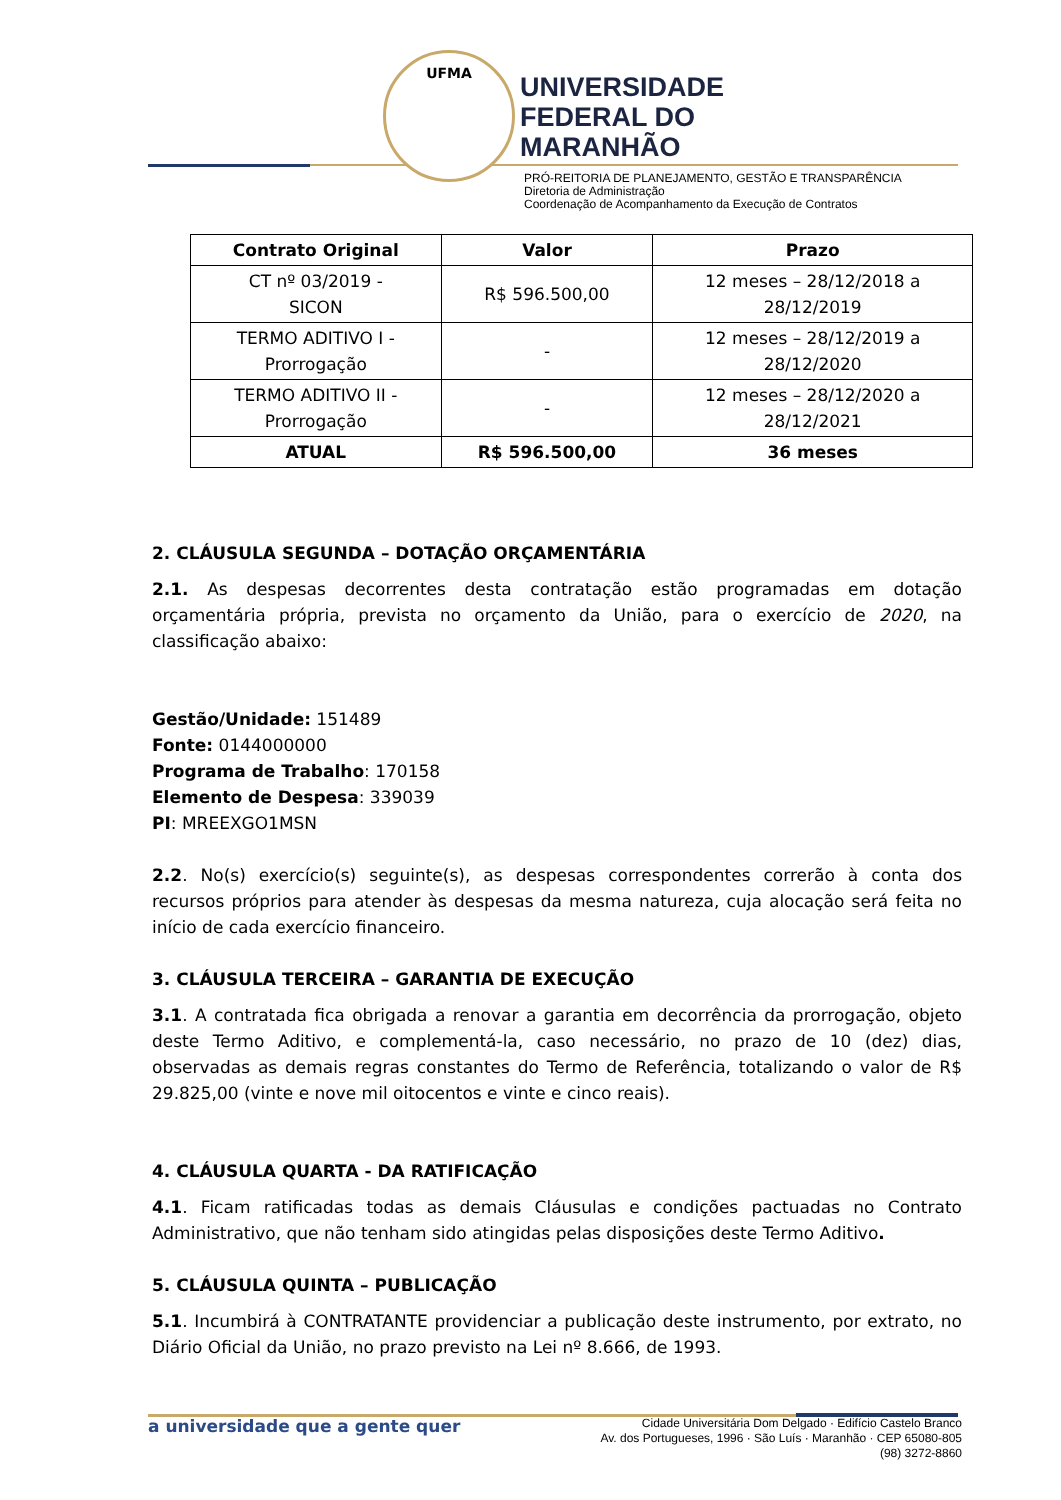UFMA
UNIVERSIDADE
FEDERAL DO
MARANHÃO
PRÓ-REITORIA DE PLANEJAMENTO, GESTÃO E TRANSPARÊNCIA
Diretoria de Administração
Coordenação de Acompanhamento da Execução de Contratos
| Contrato Original | Valor | Prazo |
| --- | --- | --- |
| CT nº 03/2019 - SICON | R$ 596.500,00 | 12 meses – 28/12/2018 a 28/12/2019 |
| TERMO ADITIVO I - Prorrogação | - | 12 meses – 28/12/2019 a 28/12/2020 |
| TERMO ADITIVO II - Prorrogação | - | 12 meses – 28/12/2020 a 28/12/2021 |
| ATUAL | R$ 596.500,00 | 36 meses |
2. CLÁUSULA SEGUNDA – DOTAÇÃO ORÇAMENTÁRIA
2.1. As despesas decorrentes desta contratação estão programadas em dotação orçamentária própria, prevista no orçamento da União, para o exercício de 2020, na classificação abaixo:
Gestão/Unidade: 151489
Fonte: 0144000000
Programa de Trabalho: 170158
Elemento de Despesa: 339039
PI: MREEXGO1MSN
2.2. No(s) exercício(s) seguinte(s), as despesas correspondentes correrão à conta dos recursos próprios para atender às despesas da mesma natureza, cuja alocação será feita no início de cada exercício financeiro.
3. CLÁUSULA TERCEIRA – GARANTIA DE EXECUÇÃO
3.1. A contratada fica obrigada a renovar a garantia em decorrência da prorrogação, objeto deste Termo Aditivo, e complementá-la, caso necessário, no prazo de 10 (dez) dias, observadas as demais regras constantes do Termo de Referência, totalizando o valor de R$ 29.825,00 (vinte e nove mil oitocentos e vinte e cinco reais).
4. CLÁUSULA QUARTA - DA RATIFICAÇÃO
4.1. Ficam ratificadas todas as demais Cláusulas e condições pactuadas no Contrato Administrativo, que não tenham sido atingidas pelas disposições deste Termo Aditivo.
5. CLÁUSULA QUINTA – PUBLICAÇÃO
5.1. Incumbirá à CONTRATANTE providenciar a publicação deste instrumento, por extrato, no Diário Oficial da União, no prazo previsto na Lei nº 8.666, de 1993.
a universidade que a gente quer
Cidade Universitária Dom Delgado · Edifício Castelo Branco
Av. dos Portugueses, 1996 · São Luís · Maranhão · CEP 65080-805
(98) 3272-8860